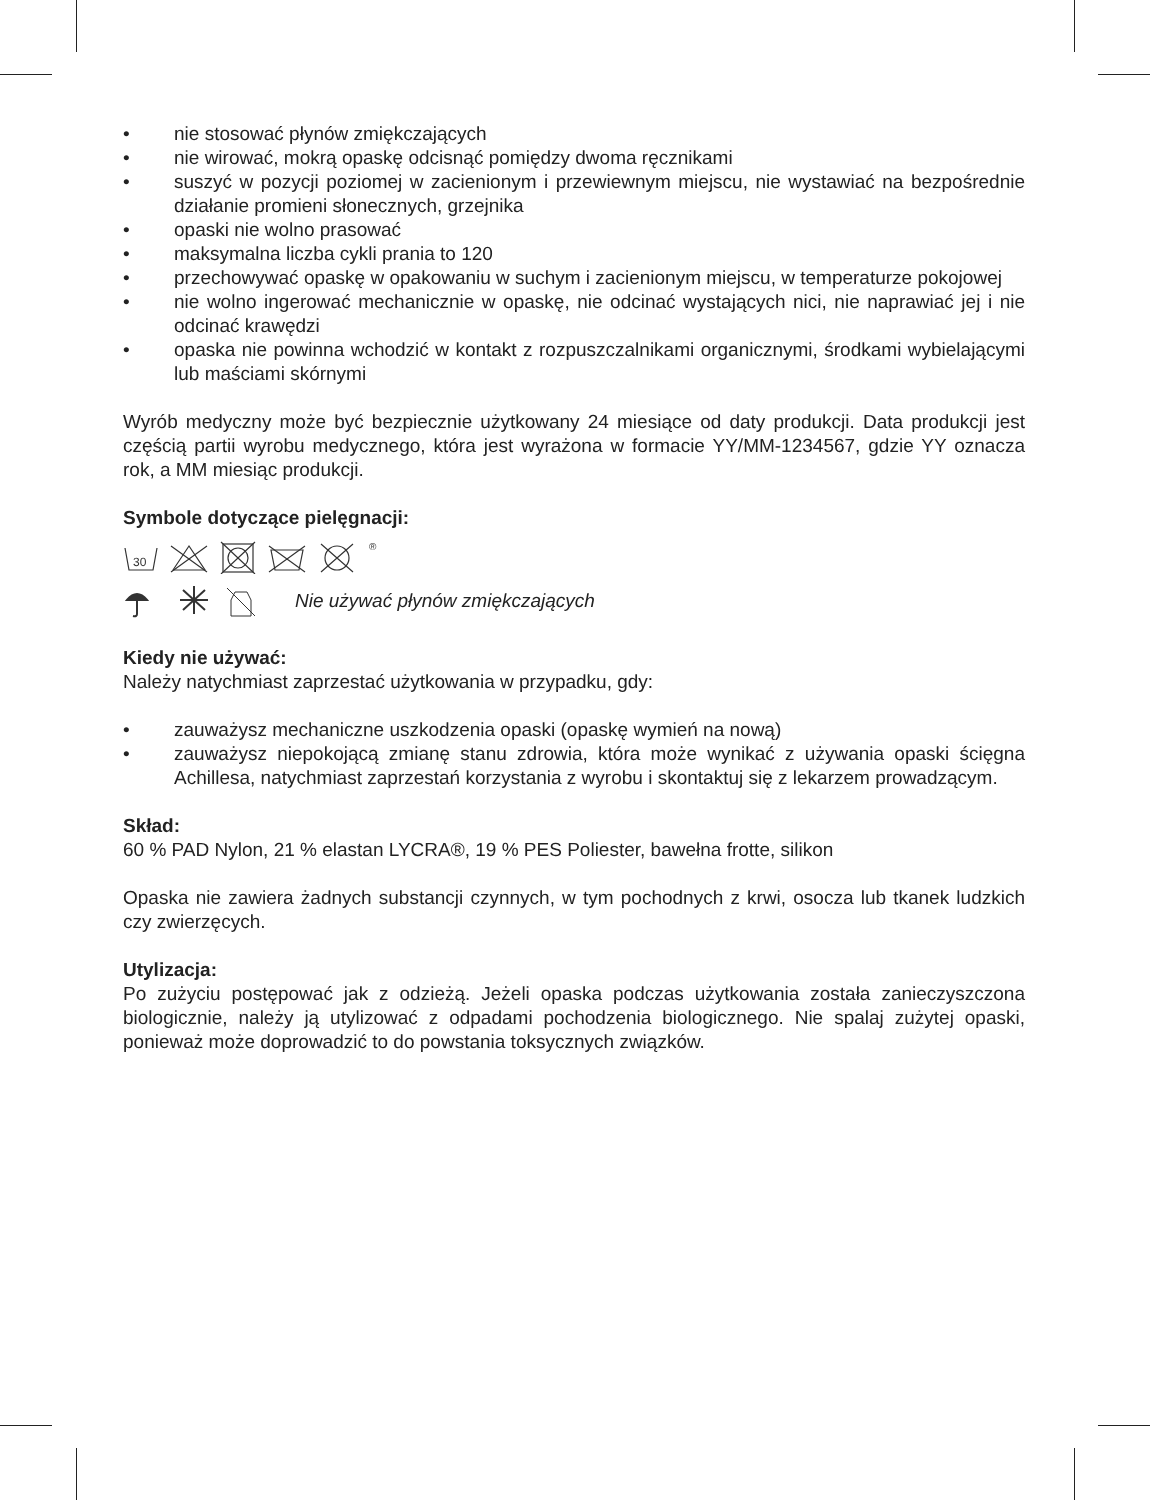• nie stosować płynów zmiękczających
• nie wirować, mokrą opaskę odcisnąć pomiędzy dwoma ręcznikami
• suszyć w pozycji poziomej w zacienionym i przewiewnym miejscu, nie wystawiać na bezpośrednie działanie promieni słonecznych, grzejnika
• opaski nie wolno prasować
• maksymalna liczba cykli prania to 120
• przechowywać opaskę w opakowaniu w suchym i zacienionym miejscu, w temperaturze pokojowej
• nie wolno ingerować mechanicznie w opaskę, nie odcinać wystających nici, nie naprawiać jej i nie odcinać krawędzi
• opaska nie powinna wchodzić w kontakt z rozpuszczalnikami organicznymi, środkami wybielającymi lub maściami skórnymi
Wyrób medyczny może być bezpiecznie użytkowany 24 miesiące od daty produkcji. Data produkcji jest częścią partii wyrobu medycznego, która jest wyrażona w formacie YY/MM-1234567, gdzie YY oznacza rok, a MM miesiąc produkcji.
Symbole dotyczące pielęgnacji:
30
®
Nie używać płynów zmiękczających
Kiedy nie używać:
Należy natychmiast zaprzestać użytkowania w przypadku, gdy:
• zauważysz mechaniczne uszkodzenia opaski (opaskę wymień na nową)
• zauważysz niepokojącą zmianę stanu zdrowia, która może wynikać z używania opaski ścięgna Achillesa, natychmiast zaprzestań korzystania z wyrobu i skontaktuj się z lekarzem prowadzącym.
Skład:
60 % PAD Nylon, 21 % elastan LYCRA®, 19 % PES Poliester, bawełna frotte, silikon
Opaska nie zawiera żadnych substancji czynnych, w tym pochodnych z krwi, osocza lub tkanek ludzkich czy zwierzęcych.
Utylizacja:
Po zużyciu postępować jak z odzieżą. Jeżeli opaska podczas użytkowania została zanieczyszczona biologicznie, należy ją utylizować z odpadami pochodzenia biologicznego. Nie spalaj zużytej opaski, ponieważ może doprowadzić to do powstania toksycznych związków.